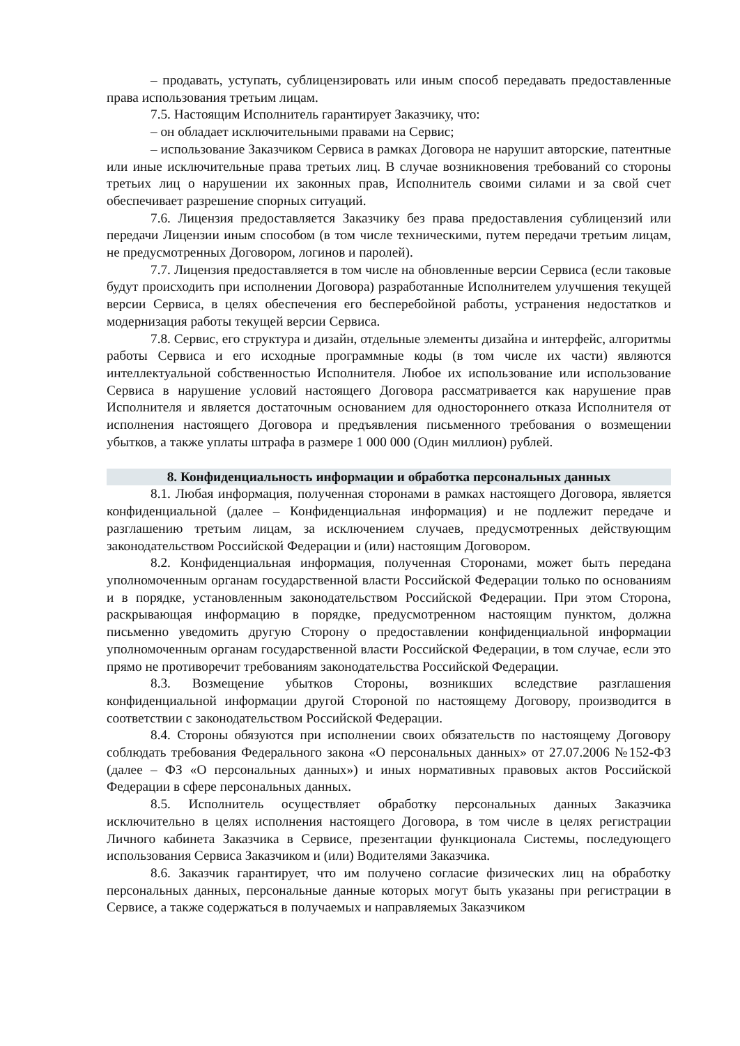– продавать, уступать, сублицензировать или иным способ передавать предоставленные права использования третьим лицам.
7.5. Настоящим Исполнитель гарантирует Заказчику, что:
– он обладает исключительными правами на Сервис;
– использование Заказчиком Сервиса в рамках Договора не нарушит авторские, патентные или иные исключительные права третьих лиц. В случае возникновения требований со стороны третьих лиц о нарушении их законных прав, Исполнитель своими силами и за свой счет обеспечивает разрешение спорных ситуаций.
7.6. Лицензия предоставляется Заказчику без права предоставления сублицензий или передачи Лицензии иным способом (в том числе техническими, путем передачи третьим лицам, не предусмотренных Договором, логинов и паролей).
7.7. Лицензия предоставляется в том числе на обновленные версии Сервиса (если таковые будут происходить при исполнении Договора) разработанные Исполнителем улучшения текущей версии Сервиса, в целях обеспечения его бесперебойной работы, устранения недостатков и модернизация работы текущей версии Сервиса.
7.8. Сервис, его структура и дизайн, отдельные элементы дизайна и интерфейс, алгоритмы работы Сервиса и его исходные программные коды (в том числе их части) являются интеллектуальной собственностью Исполнителя. Любое их использование или использование Сервиса в нарушение условий настоящего Договора рассматривается как нарушение прав Исполнителя и является достаточным основанием для одностороннего отказа Исполнителя от исполнения настоящего Договора и предъявления письменного требования о возмещении убытков, а также уплаты штрафа в размере 1 000 000 (Один миллион) рублей.
8. Конфиденциальность информации и обработка персональных данных
8.1. Любая информация, полученная сторонами в рамках настоящего Договора, является конфиденциальной (далее – Конфиденциальная информация) и не подлежит передаче и разглашению третьим лицам, за исключением случаев, предусмотренных действующим законодательством Российской Федерации и (или) настоящим Договором.
8.2. Конфиденциальная информация, полученная Сторонами, может быть передана уполномоченным органам государственной власти Российской Федерации только по основаниям и в порядке, установленным законодательством Российской Федерации. При этом Сторона, раскрывающая информацию в порядке, предусмотренном настоящим пунктом, должна письменно уведомить другую Сторону о предоставлении конфиденциальной информации уполномоченным органам государственной власти Российской Федерации, в том случае, если это прямо не противоречит требованиям законодательства Российской Федерации.
8.3. Возмещение убытков Стороны, возникших вследствие разглашения конфиденциальной информации другой Стороной по настоящему Договору, производится в соответствии с законодательством Российской Федерации.
8.4. Стороны обязуются при исполнении своих обязательств по настоящему Договору соблюдать требования Федерального закона «О персональных данных» от 27.07.2006 №152-ФЗ (далее – ФЗ «О персональных данных») и иных нормативных правовых актов Российской Федерации в сфере персональных данных.
8.5. Исполнитель осуществляет обработку персональных данных Заказчика исключительно в целях исполнения настоящего Договора, в том числе в целях регистрации Личного кабинета Заказчика в Сервисе, презентации функционала Системы, последующего использования Сервиса Заказчиком и (или) Водителями Заказчика.
8.6. Заказчик гарантирует, что им получено согласие физических лиц на обработку персональных данных, персональные данные которых могут быть указаны при регистрации в Сервисе, а также содержаться в получаемых и направляемых Заказчиком